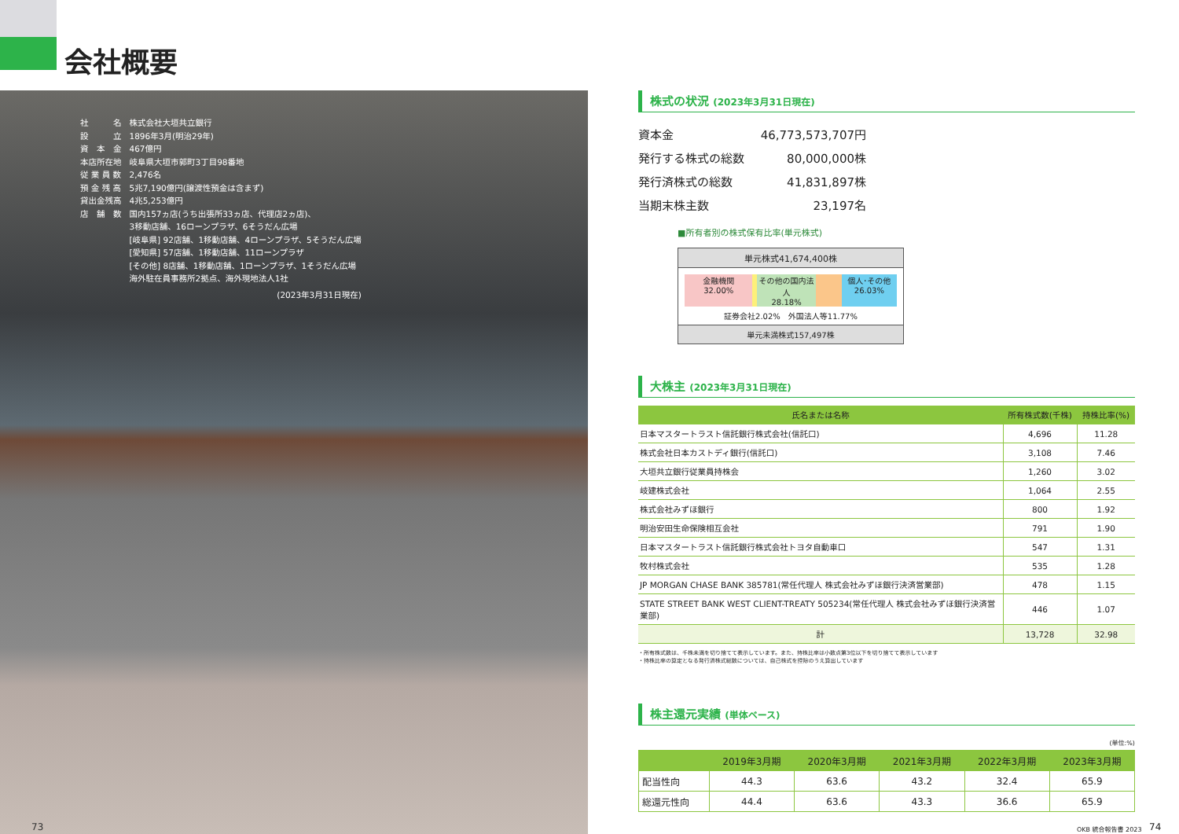会社概要
| 社 名 | 株式会社大垣共立銀行 |
| 設 立 | 1896年3月(明治29年) |
| 資 本 金 | 467億円 |
| 本店所在地 | 岐阜県大垣市郭町3丁目98番地 |
| 従 業 員 数 | 2,476名 |
| 預 金 残 高 | 5兆7,190億円(譲渡性預金は含まず) |
| 貸出金残高 | 4兆5,253億円 |
| 店 舗 数 | 国内157ヵ店(うち出張所33ヵ店、代理店2ヵ店)、 3移動店舗、16ローンプラザ、6そうだん広場 [岐阜県] 92店舗、1移動店舗、4ローンプラザ、5そうだん広場 [愛知県] 57店舗、1移動店舗、11ローンプラザ [その他] 8店舗、1移動店舗、1ローンプラザ、1そうだん広場 海外駐在員事務所2拠点、海外現地法人1社 (2023年3月31日現在) |
73
株式の状況 (2023年3月31日現在)
資本金 46,773,573,707円
発行する株式の総数 80,000,000株
発行済株式の総数 41,831,897株
当期末株主数 23,197名
■所有者別の株式保有比率(単元株式)
単元株式41,674,400株
金融機関
32.00%
その他の国内法人
28.18%
個人･その他
26.03%
証券会社2.02%　外国法人等11.77%
単元未満株式157,497株
大株主 (2023年3月31日現在)
| 氏名または名称 | 所有株式数(千株) | 持株比率(%) |
| --- | --- | --- |
| 日本マスタートラスト信託銀行株式会社(信託口) | 4,696 | 11.28 |
| 株式会社日本カストディ銀行(信託口) | 3,108 | 7.46 |
| 大垣共立銀行従業員持株会 | 1,260 | 3.02 |
| 岐建株式会社 | 1,064 | 2.55 |
| 株式会社みずほ銀行 | 800 | 1.92 |
| 明治安田生命保険相互会社 | 791 | 1.90 |
| 日本マスタートラスト信託銀行株式会社トヨタ自動車口 | 547 | 1.31 |
| 牧村株式会社 | 535 | 1.28 |
| JP MORGAN CHASE BANK 385781(常任代理人 株式会社みずほ銀行決済営業部) | 478 | 1.15 |
| STATE STREET BANK WEST CLIENT-TREATY 505234(常任代理人 株式会社みずほ銀行決済営業部) | 446 | 1.07 |
| 計 | 13,728 | 32.98 |
・所有株式数は、千株未満を切り捨てて表示しています。また、持株比率は小数点第3位以下を切り捨てて表示しています
・持株比率の算定となる発行済株式総数については、自己株式を控除のうえ算出しています
株主還元実績 (単体ベース)
(単位:%)
| | 2019年3月期 | 2020年3月期 | 2021年3月期 | 2022年3月期 | 2023年3月期 |
| --- | --- | --- | --- | --- | --- |
| 配当性向 | 44.3 | 63.6 | 43.2 | 32.4 | 65.9 |
| 総還元性向 | 44.4 | 63.6 | 43.3 | 36.6 | 65.9 |
OKB 統合報告書 2023 74